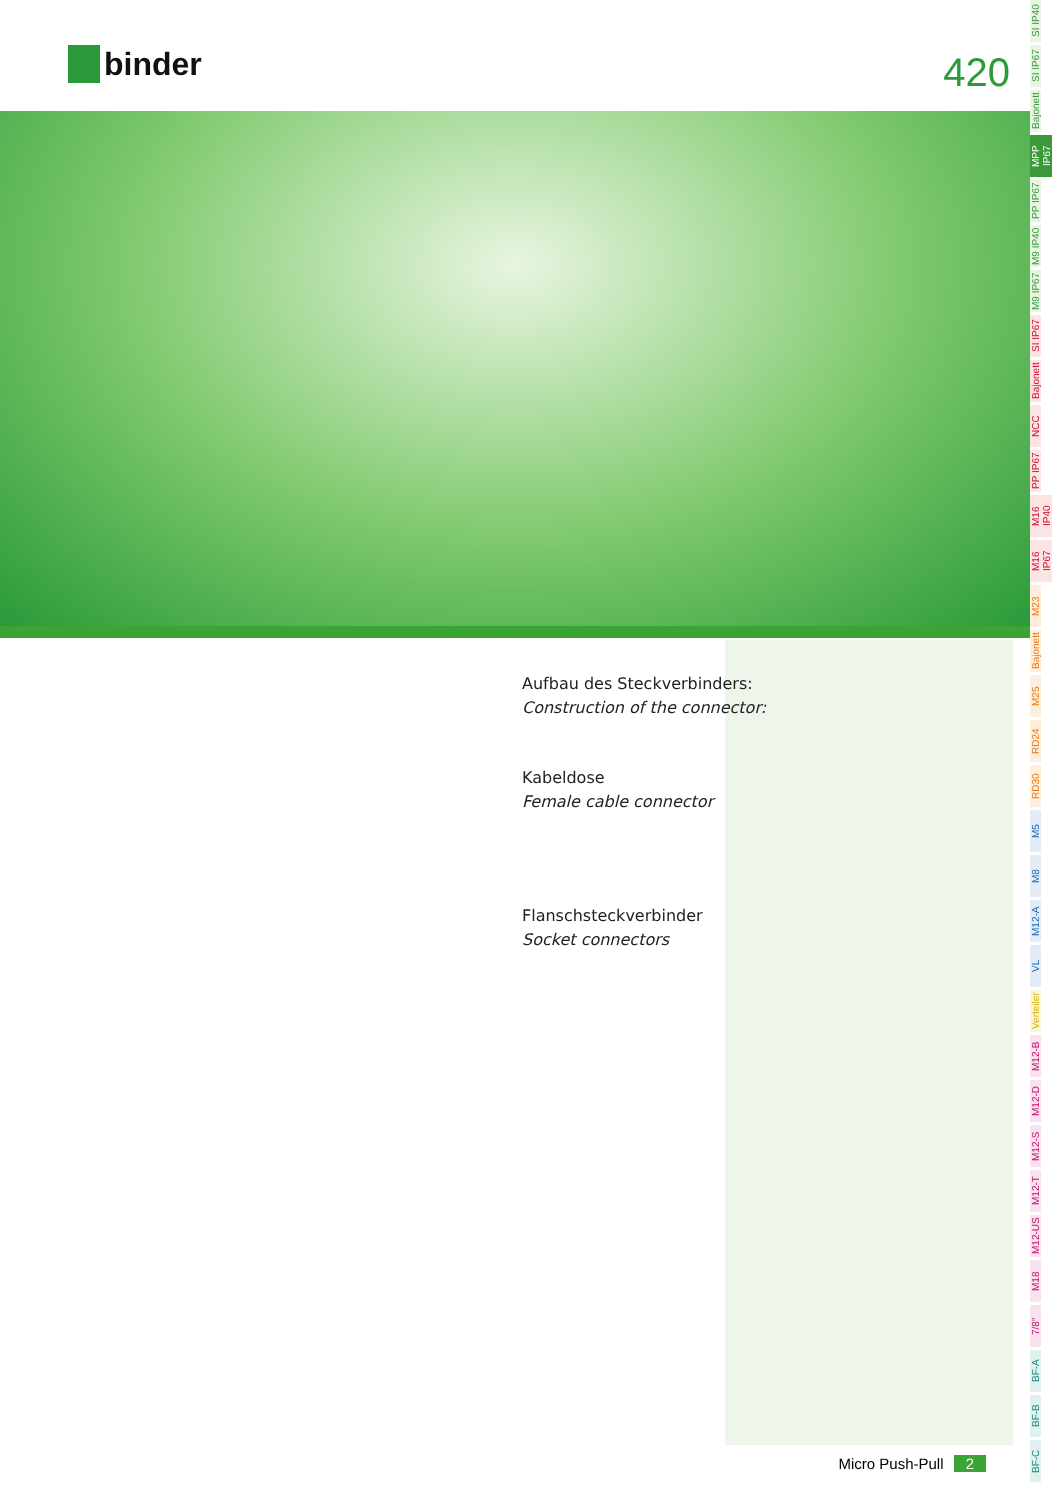binder 420
Aufbau des Steckverbinders:
Construction of the connector:
Kabeldose
Female cable connector
Flanschsteckverbinder
Socket connectors
Micro Push-Pull 2
SI IP40
SI IP67
Bajonett
MPP IP67
PP IP67
M9 IP40
M9 IP67
SI IP67
Bajonett
NCC
PP IP67
M16 IP40
M16 IP67
M23
Bajonett
M25
RD24
RD30
M5
M8
M12-A
VL
Verteiler
M12-B
M12-D
M12-S
M12-T
M12-US
M18
7/8"
BF-A
BF-B
BF-C